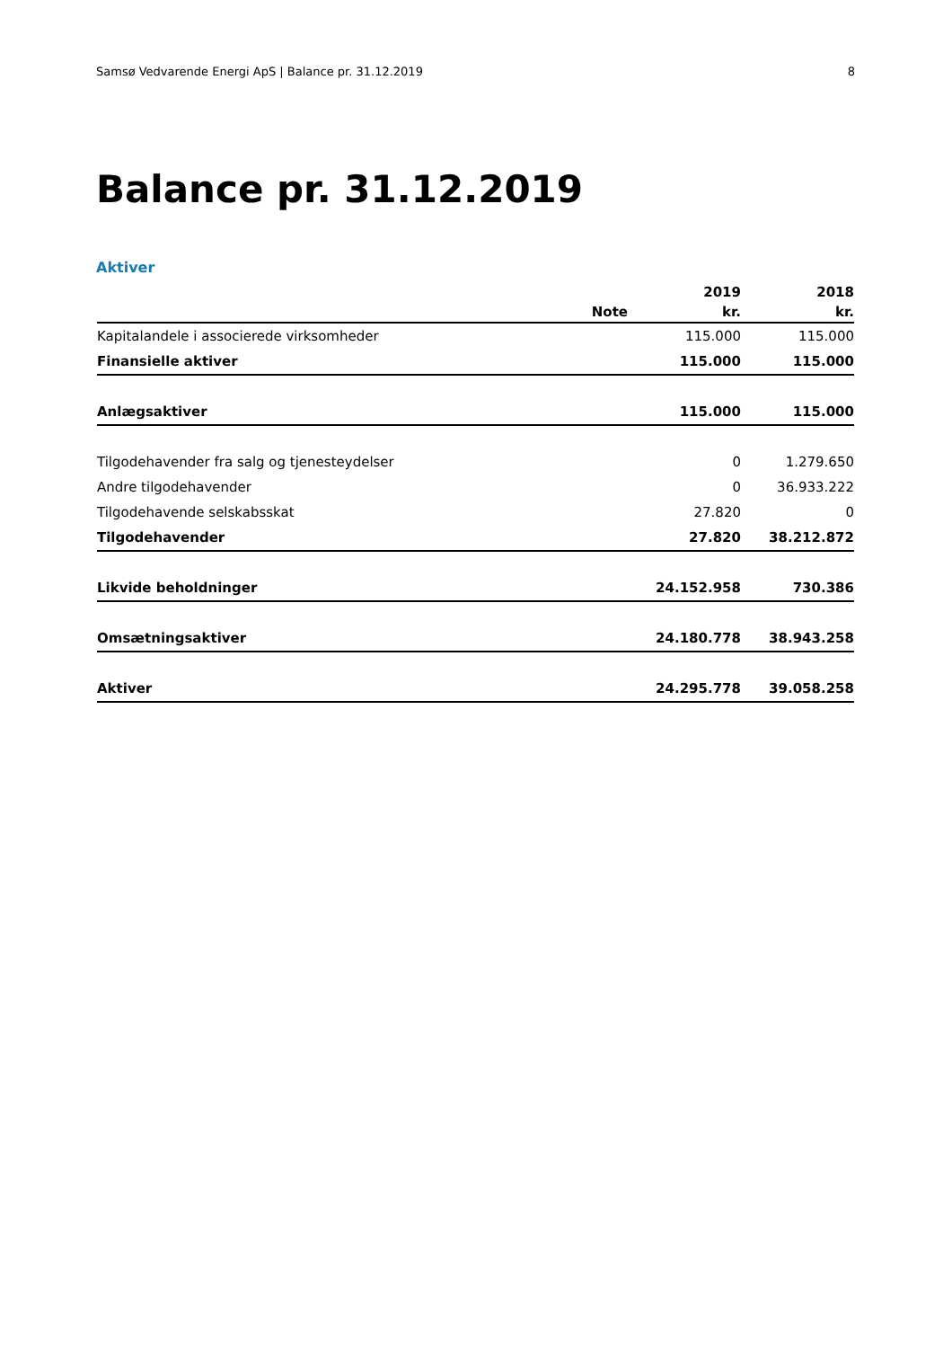Samsø Vedvarende Energi ApS | Balance pr. 31.12.2019 8
Balance pr. 31.12.2019
Aktiver
| | | 2019 | 2018 |
| --- | --- | --- | --- |
| | Note | kr. | kr. |
| Kapitalandele i associerede virksomheder | | 115.000 | 115.000 |
| Finansielle aktiver | | 115.000 | 115.000 |
| Anlægsaktiver | | 115.000 | 115.000 |
| Tilgodehavender fra salg og tjenesteydelser | | 0 | 1.279.650 |
| Andre tilgodehavender | | 0 | 36.933.222 |
| Tilgodehavende selskabsskat | | 27.820 | 0 |
| Tilgodehavender | | 27.820 | 38.212.872 |
| Likvide beholdninger | | 24.152.958 | 730.386 |
| Omsætningsaktiver | | 24.180.778 | 38.943.258 |
| Aktiver | | 24.295.778 | 39.058.258 |